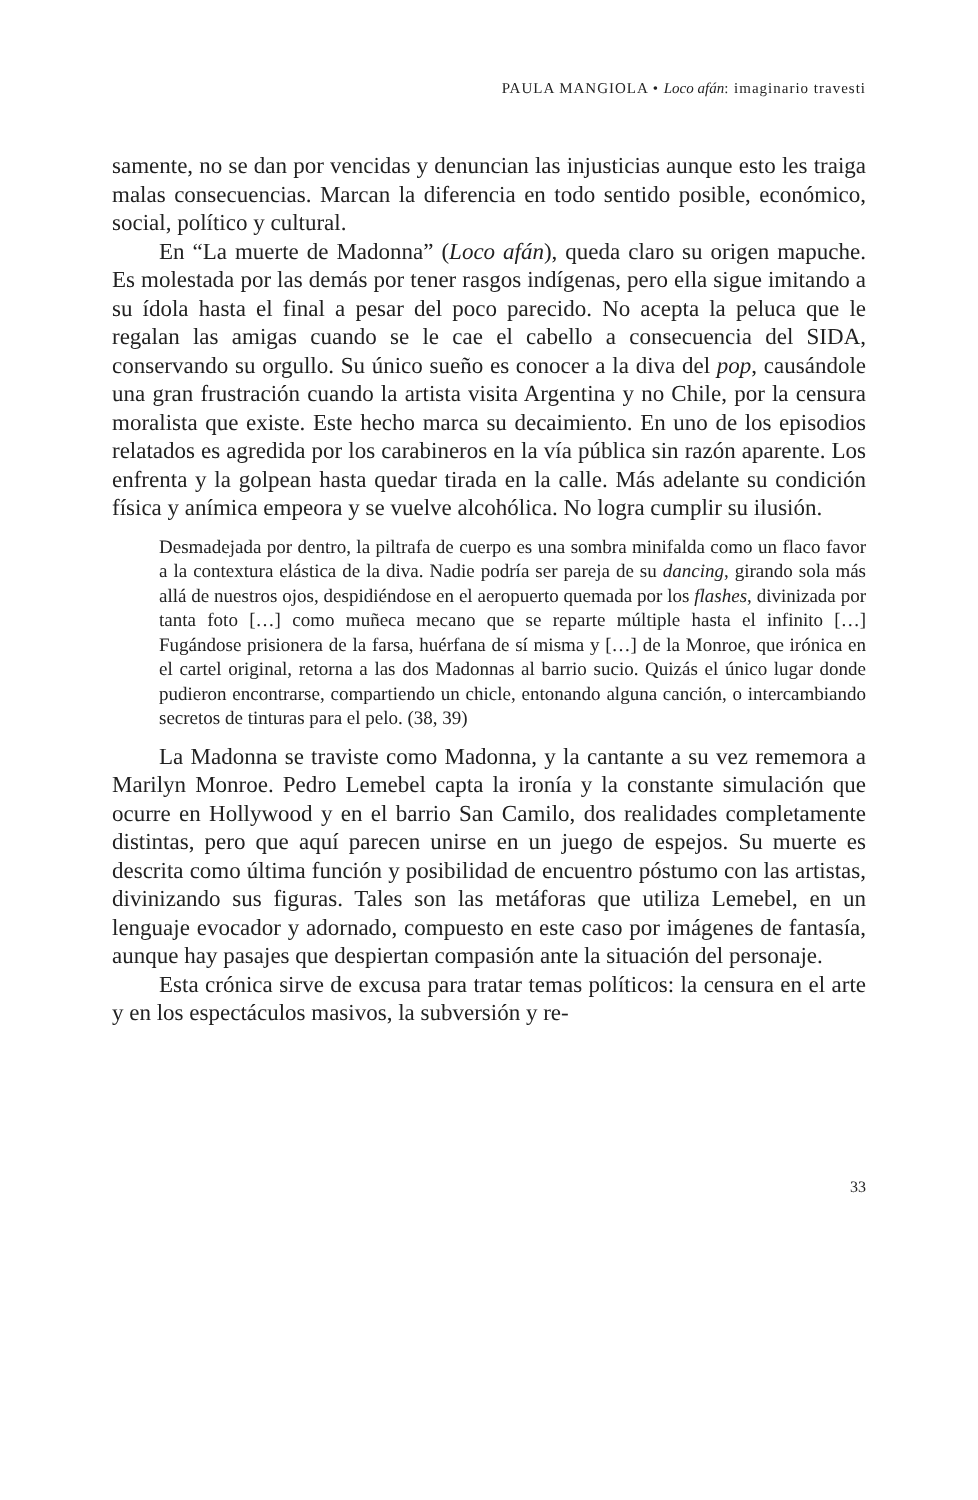PAULA MANGIOLA • Loco afán: imaginario travesti
samente, no se dan por vencidas y denuncian las injusticias aunque esto les traiga malas consecuencias. Marcan la diferencia en todo sentido posible, económico, social, político y cultural.
En “La muerte de Madonna” (Loco afán), queda claro su origen mapuche. Es molestada por las demás por tener rasgos indígenas, pero ella sigue imitando a su ídola hasta el final a pesar del poco parecido. No acepta la peluca que le regalan las amigas cuando se le cae el cabello a consecuencia del SIDA, conservando su orgullo. Su único sueño es conocer a la diva del pop, causándole una gran frustración cuando la artista visita Argentina y no Chile, por la censura moralista que existe. Este hecho marca su decaimiento. En uno de los episodios relatados es agredida por los carabineros en la vía pública sin razón aparente. Los enfrenta y la golpean hasta quedar tirada en la calle. Más adelante su condición física y anímica empeora y se vuelve alcohólica. No logra cumplir su ilusión.
Desmadejada por dentro, la piltrafa de cuerpo es una sombra minifalda como un flaco favor a la contextura elástica de la diva. Nadie podría ser pareja de su dancing, girando sola más allá de nuestros ojos, despidiéndose en el aeropuerto quemada por los flashes, divinizada por tanta foto […] como muñeca mecano que se reparte múltiple hasta el infinito […] Fugándose prisionera de la farsa, huérfana de sí misma y […] de la Monroe, que irónica en el cartel original, retorna a las dos Madonnas al barrio sucio. Quizás el único lugar donde pudieron encontrarse, compartiendo un chicle, entonando alguna canción, o intercambiando secretos de tinturas para el pelo. (38, 39)
La Madonna se traviste como Madonna, y la cantante a su vez rememora a Marilyn Monroe. Pedro Lemebel capta la ironía y la constante simulación que ocurre en Hollywood y en el barrio San Camilo, dos realidades completamente distintas, pero que aquí parecen unirse en un juego de espejos. Su muerte es descrita como última función y posibilidad de encuentro póstumo con las artistas, divinizando sus figuras. Tales son las metáforas que utiliza Lemebel, en un lenguaje evocador y adornado, compuesto en este caso por imágenes de fantasía, aunque hay pasajes que despiertan compasión ante la situación del personaje.
Esta crónica sirve de excusa para tratar temas políticos: la censura en el arte y en los espectáculos masivos, la subversión y re-
33